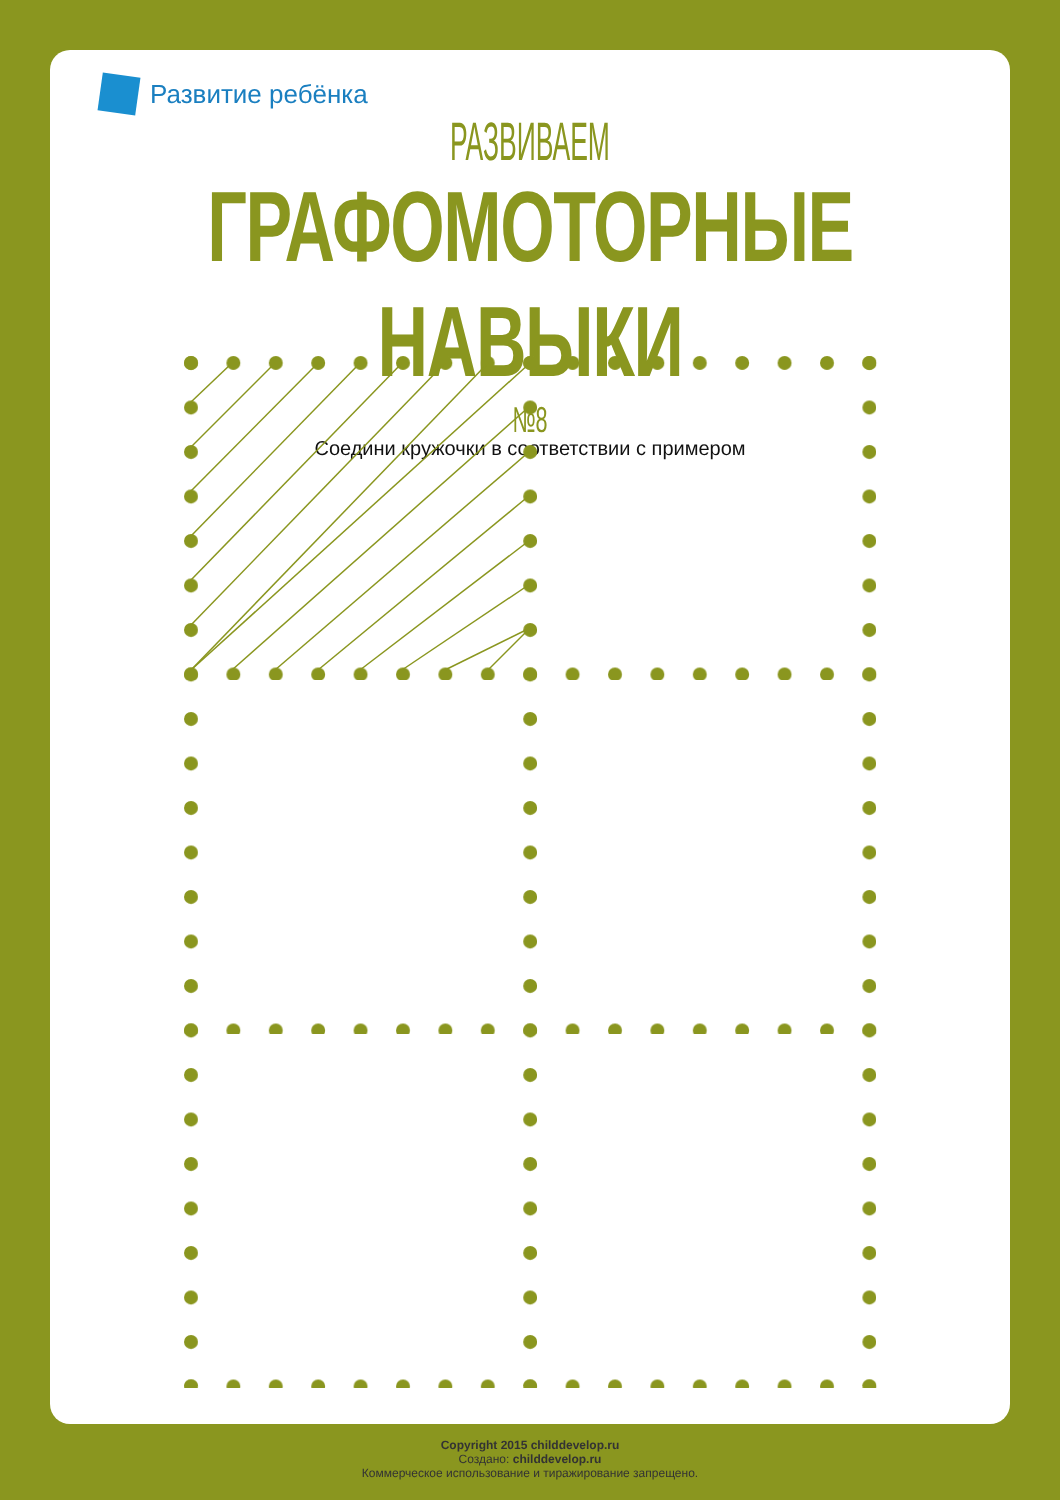Развитие ребёнка
РАЗВИВАЕМ
ГРАФОМОТОРНЫЕ НАВЫКИ
№8
Соедини кружочки в соответствии с примером
Copyright 2015 childdevelop.ru
Создано: childdevelop.ru
Коммерческое использование и тиражирование запрещено.